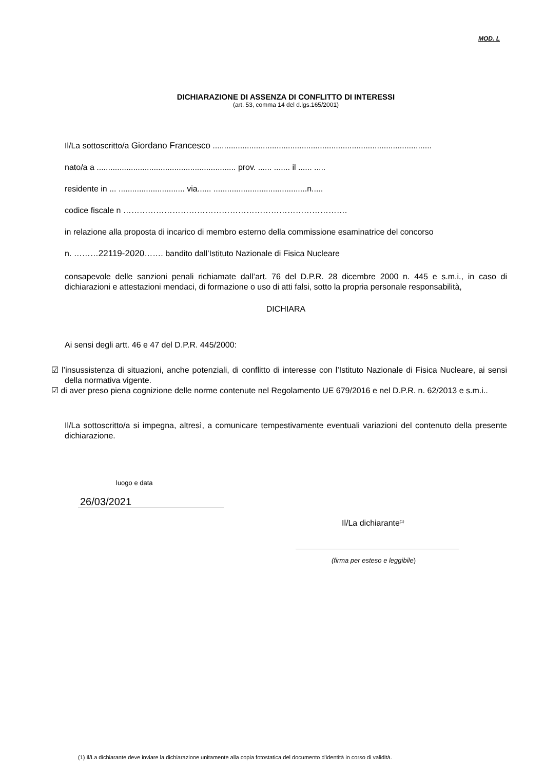MOD. L
DICHIARAZIONE DI ASSENZA DI CONFLITTO DI INTERESSI
(art. 53, comma 14 del d.lgs.165/2001)
Il/La sottoscritto/a Giordano Francesco ................................................................................................
nato/a a ............................................................. prov. ...... ....... il ...... .....
residente in ... ............................. via...... .........................................n.....
codice fiscale n ……………………………………………………………………….
in relazione alla proposta di incarico di membro esterno della commissione esaminatrice del concorso
n. ………22119-2020……. bandito dall’Istituto Nazionale di Fisica Nucleare
consapevole delle sanzioni penali richiamate dall’art. 76 del D.P.R. 28 dicembre 2000 n. 445 e s.m.i., in caso di dichiarazioni e attestazioni mendaci, di formazione o uso di atti falsi, sotto la propria personale responsabilità,
DICHIARA
Ai sensi degli artt. 46 e 47 del D.P.R. 445/2000:
☑ l’insussistenza di situazioni, anche potenziali, di conflitto di interesse con l’Istituto Nazionale di Fisica Nucleare, ai sensi della normativa vigente.
☑ di aver preso piena cognizione delle norme contenute nel Regolamento UE 679/2016 e nel D.P.R. n. 62/2013 e s.m.i..
Il/La sottoscritto/a si impegna, altresì, a comunicare tempestivamente eventuali variazioni del contenuto della presente dichiarazione.
luogo e data
26/03/2021
Il/La dichiarante<sup>(1)</sup>
(firma per esteso e leggibile)
(1) Il/La dichiarante deve inviare la dichiarazione unitamente alla copia fotostatica del documento d'identità in corso di validità.